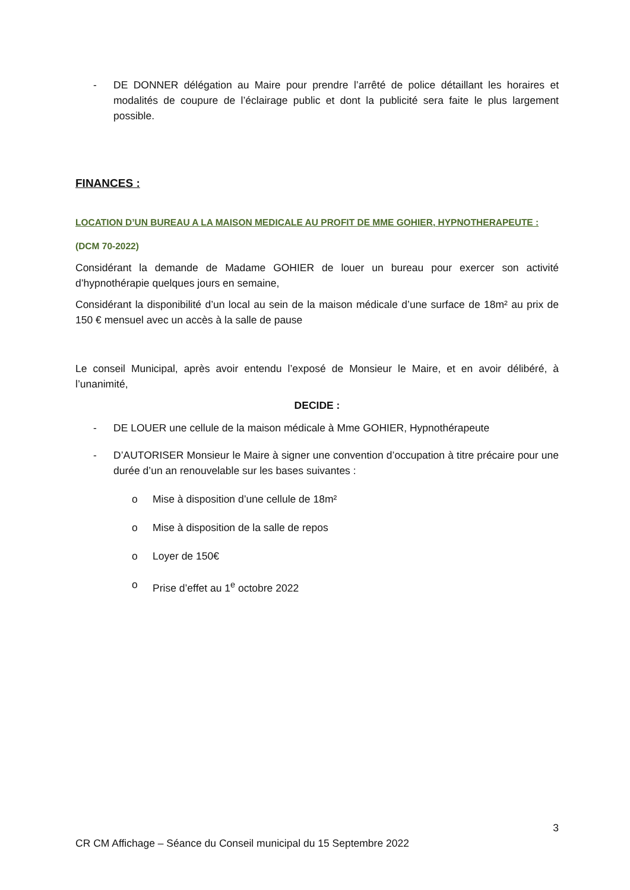- DE DONNER délégation au Maire pour prendre l’arrêté de police détaillant les horaires et modalités de coupure de l’éclairage public et dont la publicité sera faite le plus largement possible.
FINANCES :
LOCATION D’UN BUREAU A LA MAISON MEDICALE AU PROFIT DE MME GOHIER, HYPNOTHERAPEUTE :
(DCM 70-2022)
Considérant la demande de Madame GOHIER de louer un bureau pour exercer son activité d’hypnothérapie quelques jours en semaine,
Considérant la disponibilité d’un local au sein de la maison médicale d’une surface de 18m² au prix de 150 € mensuel avec un accès à la salle de pause
Le conseil Municipal, après avoir entendu l’exposé de Monsieur le Maire, et en avoir délibéré, à l’unanimité,
DECIDE :
- DE LOUER une cellule de la maison médicale à Mme GOHIER, Hypnothérapeute
- D’AUTORISER Monsieur le Maire à signer une convention d’occupation à titre précaire pour une durée d’un an renouvelable sur les bases suivantes :
o Mise à disposition d’une cellule de 18m²
o Mise à disposition de la salle de repos
o Loyer de 150€
o Prise d’effet au 1<sup>e</sup> octobre 2022
3
CR CM Affichage – Séance du Conseil municipal du 15 Septembre 2022